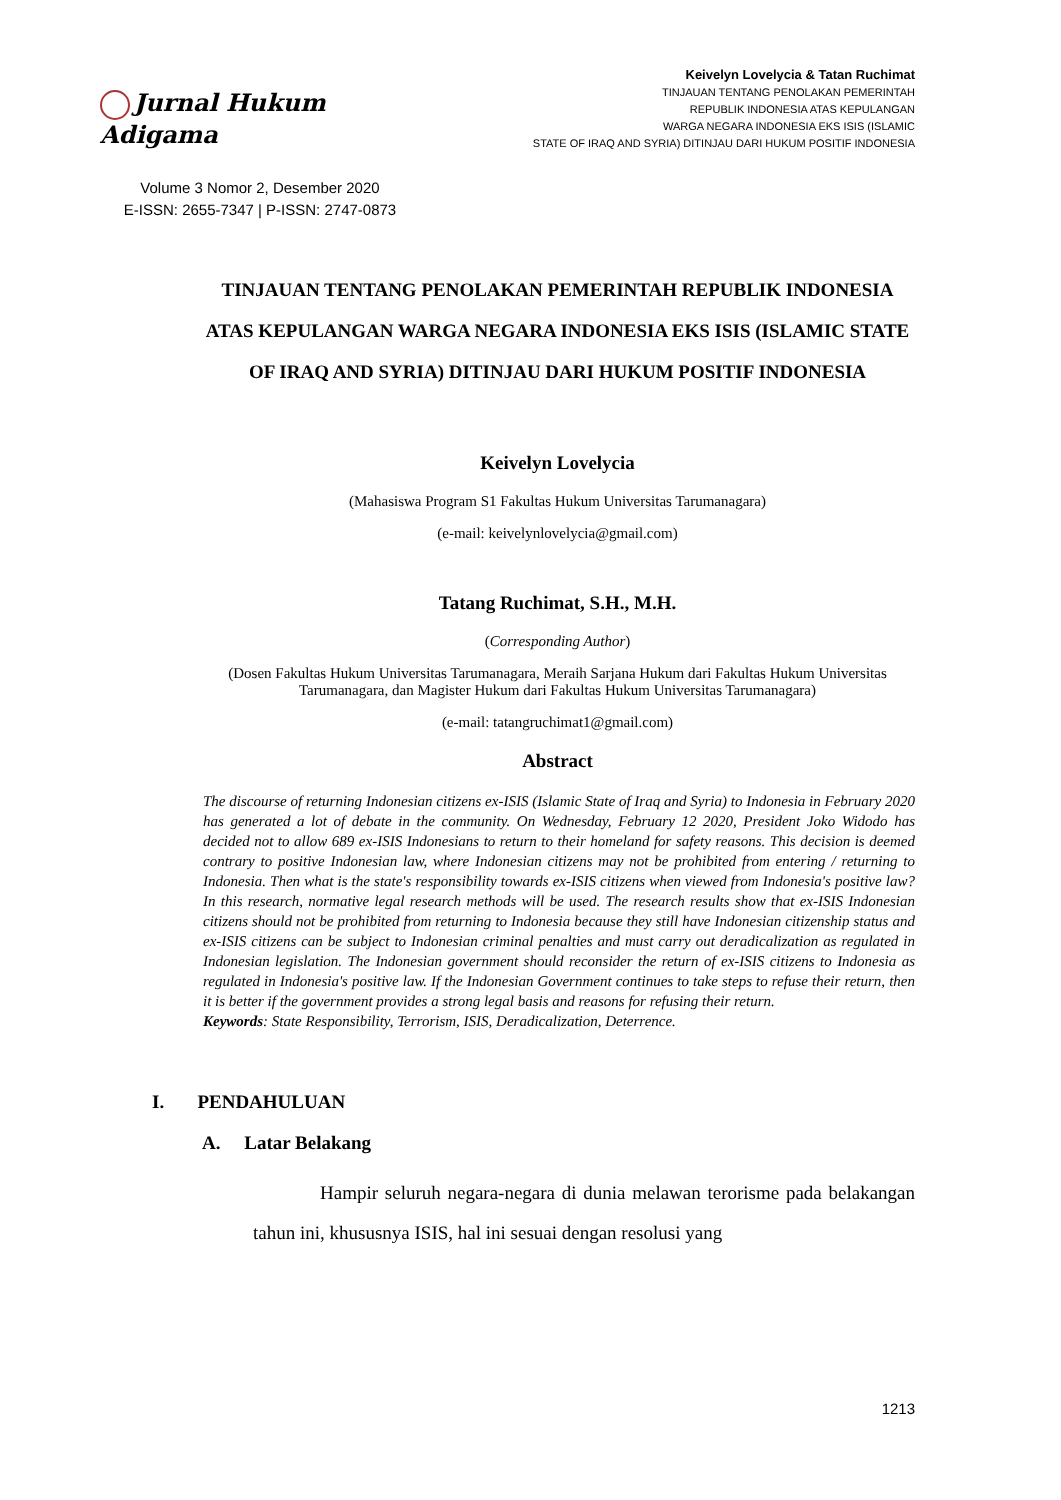Jurnal Hukum Adigama
Volume 3 Nomor 2, Desember 2020
E-ISSN: 2655-7347 | P-ISSN: 2747-0873
Keivelyn Lovelycia & Tatan Ruchimat
TINJAUAN TENTANG PENOLAKAN PEMERINTAH
REPUBLIK INDONESIA ATAS KEPULANGAN
WARGA NEGARA INDONESIA EKS ISIS (ISLAMIC
STATE OF IRAQ AND SYRIA) DITINJAU DARI HUKUM POSITIF INDONESIA
TINJAUAN TENTANG PENOLAKAN PEMERINTAH REPUBLIK INDONESIA ATAS KEPULANGAN WARGA NEGARA INDONESIA EKS ISIS (ISLAMIC STATE OF IRAQ AND SYRIA) DITINJAU DARI HUKUM POSITIF INDONESIA
Keivelyn Lovelycia
(Mahasiswa Program S1 Fakultas Hukum Universitas Tarumanagara)
(e-mail: keivelynlovelycia@gmail.com)
Tatang Ruchimat, S.H., M.H.
(Corresponding Author)
(Dosen Fakultas Hukum Universitas Tarumanagara, Meraih Sarjana Hukum dari Fakultas Hukum Universitas Tarumanagara, dan Magister Hukum dari Fakultas Hukum Universitas Tarumanagara)
(e-mail: tatangruchimat1@gmail.com)
Abstract
The discourse of returning Indonesian citizens ex-ISIS (Islamic State of Iraq and Syria) to Indonesia in February 2020 has generated a lot of debate in the community. On Wednesday, February 12 2020, President Joko Widodo has decided not to allow 689 ex-ISIS Indonesians to return to their homeland for safety reasons. This decision is deemed contrary to positive Indonesian law, where Indonesian citizens may not be prohibited from entering / returning to Indonesia. Then what is the state's responsibility towards ex-ISIS citizens when viewed from Indonesia's positive law? In this research, normative legal research methods will be used. The research results show that ex-ISIS Indonesian citizens should not be prohibited from returning to Indonesia because they still have Indonesian citizenship status and ex-ISIS citizens can be subject to Indonesian criminal penalties and must carry out deradicalization as regulated in Indonesian legislation. The Indonesian government should reconsider the return of ex-ISIS citizens to Indonesia as regulated in Indonesia's positive law. If the Indonesian Government continues to take steps to refuse their return, then it is better if the government provides a strong legal basis and reasons for refusing their return.
Keywords: State Responsibility, Terrorism, ISIS, Deradicalization, Deterrence.
I. PENDAHULUAN
A. Latar Belakang
Hampir seluruh negara-negara di dunia melawan terorisme pada belakangan tahun ini, khususnya ISIS, hal ini sesuai dengan resolusi yang
1213